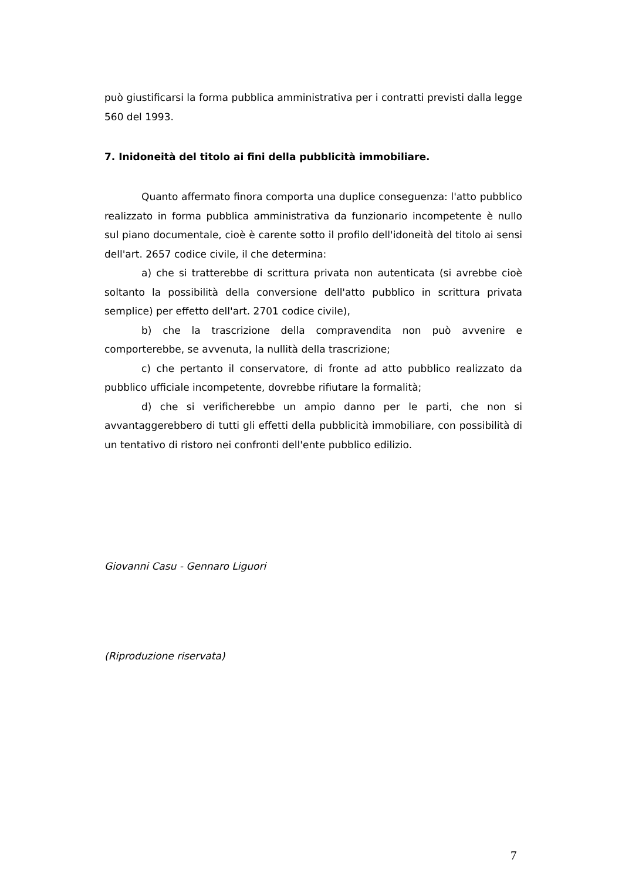può giustificarsi la forma pubblica amministrativa per i contratti previsti dalla legge 560 del 1993.
7. Inidoneità del titolo ai fini della pubblicità immobiliare.
Quanto affermato finora comporta una duplice conseguenza: l'atto pubblico realizzato in forma pubblica amministrativa da funzionario incompetente è nullo sul piano documentale, cioè è carente sotto il profilo dell'idoneità del titolo ai sensi dell'art. 2657 codice civile, il che determina:
a) che si tratterebbe di scrittura privata non autenticata (si avrebbe cioè soltanto la possibilità della conversione dell'atto pubblico in scrittura privata semplice) per effetto dell'art. 2701 codice civile),
b) che la trascrizione della compravendita non può avvenire e comporterebbe, se avvenuta, la nullità della trascrizione;
c) che pertanto il conservatore, di fronte ad atto pubblico realizzato da pubblico ufficiale incompetente, dovrebbe rifiutare la formalità;
d) che si verificherebbe un ampio danno per le parti, che non si avvantaggerebbero di tutti gli effetti della pubblicità immobiliare, con possibilità di un tentativo di ristoro nei confronti dell'ente pubblico edilizio.
Giovanni Casu - Gennaro Liguori
(Riproduzione riservata)
7